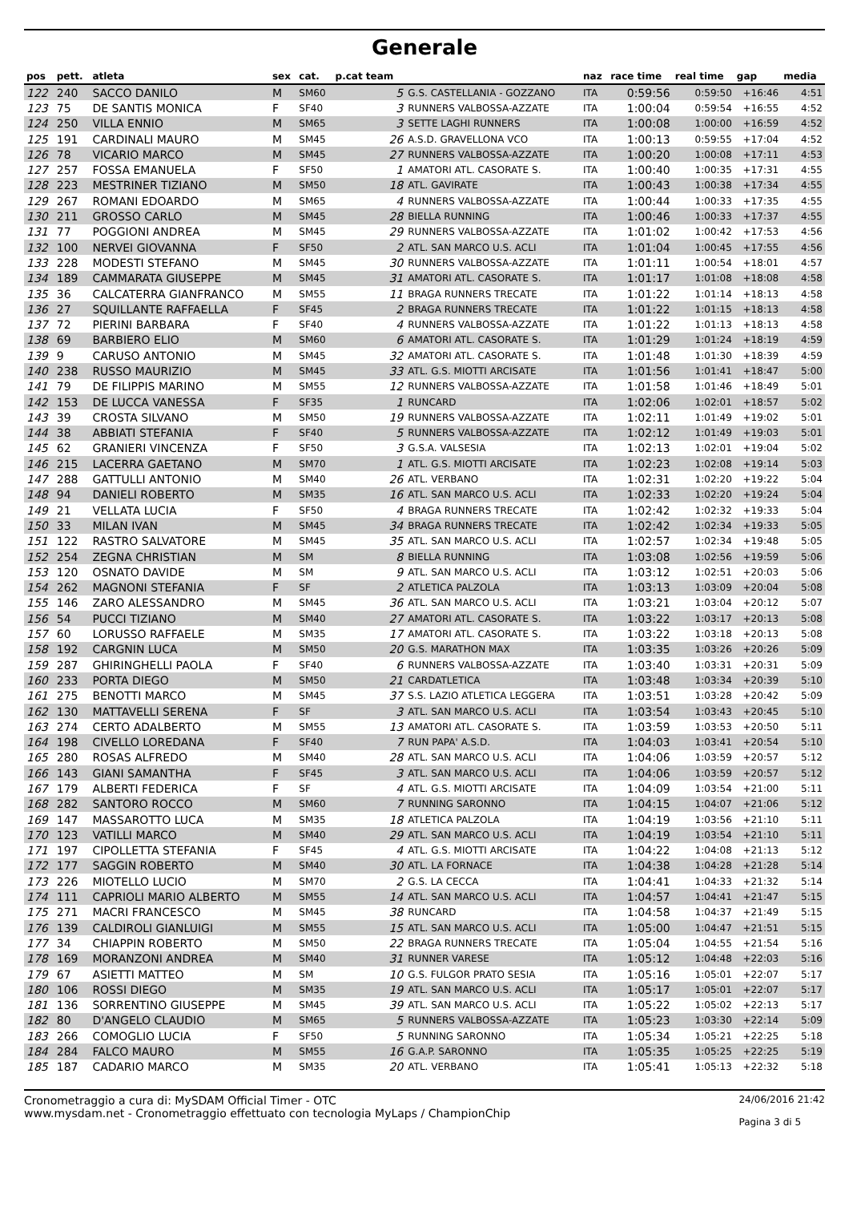Generale
| pos | pett. | atleta | sex | cat. | p.cat team | | naz | race time | real time | gap | media |
| --- | --- | --- | --- | --- | --- | --- | --- | --- | --- | --- | --- |
| 122 | 240 | SACCO DANILO | M | SM60 | 5 | G.S. CASTELLANIA - GOZZANO | ITA | 0:59:56 | 0:59:50 | +16:46 | 4:51 |
| 123 | 75 | DE SANTIS MONICA | F | SF40 | 3 | RUNNERS VALBOSSA-AZZATE | ITA | 1:00:04 | 0:59:54 | +16:55 | 4:52 |
| 124 | 250 | VILLA ENNIO | M | SM65 | 3 | SETTE LAGHI RUNNERS | ITA | 1:00:08 | 1:00:00 | +16:59 | 4:52 |
| 125 | 191 | CARDINALI MAURO | M | SM45 | 26 | A.S.D. GRAVELLONA VCO | ITA | 1:00:13 | 0:59:55 | +17:04 | 4:52 |
| 126 | 78 | VICARIO MARCO | M | SM45 | 27 | RUNNERS VALBOSSA-AZZATE | ITA | 1:00:20 | 1:00:08 | +17:11 | 4:53 |
| 127 | 257 | FOSSA EMANUELA | F | SF50 | 1 | AMATORI ATL. CASORATE S. | ITA | 1:00:40 | 1:00:35 | +17:31 | 4:55 |
| 128 | 223 | MESTRINER TIZIANO | M | SM50 | 18 | ATL. GAVIRATE | ITA | 1:00:43 | 1:00:38 | +17:34 | 4:55 |
| 129 | 267 | ROMANI EDOARDO | M | SM65 | 4 | RUNNERS VALBOSSA-AZZATE | ITA | 1:00:44 | 1:00:33 | +17:35 | 4:55 |
| 130 | 211 | GROSSO CARLO | M | SM45 | 28 | BIELLA RUNNING | ITA | 1:00:46 | 1:00:33 | +17:37 | 4:55 |
| 131 | 77 | POGGIONI ANDREA | M | SM45 | 29 | RUNNERS VALBOSSA-AZZATE | ITA | 1:01:02 | 1:00:42 | +17:53 | 4:56 |
| 132 | 100 | NERVEI GIOVANNA | F | SF50 | 2 | ATL. SAN MARCO U.S. ACLI | ITA | 1:01:04 | 1:00:45 | +17:55 | 4:56 |
| 133 | 228 | MODESTI STEFANO | M | SM45 | 30 | RUNNERS VALBOSSA-AZZATE | ITA | 1:01:11 | 1:00:54 | +18:01 | 4:57 |
| 134 | 189 | CAMMARATA GIUSEPPE | M | SM45 | 31 | AMATORI ATL. CASORATE S. | ITA | 1:01:17 | 1:01:08 | +18:08 | 4:58 |
| 135 | 36 | CALCATERRA GIANFRANCO | M | SM55 | 11 | BRAGA RUNNERS TRECATE | ITA | 1:01:22 | 1:01:14 | +18:13 | 4:58 |
| 136 | 27 | SQUILLANTE RAFFAELLA | F | SF45 | 2 | BRAGA RUNNERS TRECATE | ITA | 1:01:22 | 1:01:15 | +18:13 | 4:58 |
| 137 | 72 | PIERINI BARBARA | F | SF40 | 4 | RUNNERS VALBOSSA-AZZATE | ITA | 1:01:22 | 1:01:13 | +18:13 | 4:58 |
| 138 | 69 | BARBIERO ELIO | M | SM60 | 6 | AMATORI ATL. CASORATE S. | ITA | 1:01:29 | 1:01:24 | +18:19 | 4:59 |
| 139 | 9 | CARUSO ANTONIO | M | SM45 | 32 | AMATORI ATL. CASORATE S. | ITA | 1:01:48 | 1:01:30 | +18:39 | 4:59 |
| 140 | 238 | RUSSO MAURIZIO | M | SM45 | 33 | ATL. G.S. MIOTTI ARCISATE | ITA | 1:01:56 | 1:01:41 | +18:47 | 5:00 |
| 141 | 79 | DE FILIPPIS MARINO | M | SM55 | 12 | RUNNERS VALBOSSA-AZZATE | ITA | 1:01:58 | 1:01:46 | +18:49 | 5:01 |
| 142 | 153 | DE LUCCA VANESSA | F | SF35 | 1 | RUNCARD | ITA | 1:02:06 | 1:02:01 | +18:57 | 5:02 |
| 143 | 39 | CROSTA SILVANO | M | SM50 | 19 | RUNNERS VALBOSSA-AZZATE | ITA | 1:02:11 | 1:01:49 | +19:02 | 5:01 |
| 144 | 38 | ABBIATI STEFANIA | F | SF40 | 5 | RUNNERS VALBOSSA-AZZATE | ITA | 1:02:12 | 1:01:49 | +19:03 | 5:01 |
| 145 | 62 | GRANIERI VINCENZA | F | SF50 | 3 | G.S.A. VALSESIA | ITA | 1:02:13 | 1:02:01 | +19:04 | 5:02 |
| 146 | 215 | LACERRA GAETANO | M | SM70 | 1 | ATL. G.S. MIOTTI ARCISATE | ITA | 1:02:23 | 1:02:08 | +19:14 | 5:03 |
| 147 | 288 | GATTULLI ANTONIO | M | SM40 | 26 | ATL. VERBANO | ITA | 1:02:31 | 1:02:20 | +19:22 | 5:04 |
| 148 | 94 | DANIELI ROBERTO | M | SM35 | 16 | ATL. SAN MARCO U.S. ACLI | ITA | 1:02:33 | 1:02:20 | +19:24 | 5:04 |
| 149 | 21 | VELLATA LUCIA | F | SF50 | 4 | BRAGA RUNNERS TRECATE | ITA | 1:02:42 | 1:02:32 | +19:33 | 5:04 |
| 150 | 33 | MILAN IVAN | M | SM45 | 34 | BRAGA RUNNERS TRECATE | ITA | 1:02:42 | 1:02:34 | +19:33 | 5:05 |
| 151 | 122 | RASTRO SALVATORE | M | SM45 | 35 | ATL. SAN MARCO U.S. ACLI | ITA | 1:02:57 | 1:02:34 | +19:48 | 5:05 |
| 152 | 254 | ZEGNA CHRISTIAN | M | SM | 8 | BIELLA RUNNING | ITA | 1:03:08 | 1:02:56 | +19:59 | 5:06 |
| 153 | 120 | OSNATO DAVIDE | M | SM | 9 | ATL. SAN MARCO U.S. ACLI | ITA | 1:03:12 | 1:02:51 | +20:03 | 5:06 |
| 154 | 262 | MAGNONI STEFANIA | F | SF | 2 | ATLETICA PALZOLA | ITA | 1:03:13 | 1:03:09 | +20:04 | 5:08 |
| 155 | 146 | ZARO ALESSANDRO | M | SM45 | 36 | ATL. SAN MARCO U.S. ACLI | ITA | 1:03:21 | 1:03:04 | +20:12 | 5:07 |
| 156 | 54 | PUCCI TIZIANO | M | SM40 | 27 | AMATORI ATL. CASORATE S. | ITA | 1:03:22 | 1:03:17 | +20:13 | 5:08 |
| 157 | 60 | LORUSSO RAFFAELE | M | SM35 | 17 | AMATORI ATL. CASORATE S. | ITA | 1:03:22 | 1:03:18 | +20:13 | 5:08 |
| 158 | 192 | CARGNIN LUCA | M | SM50 | 20 | G.S. MARATHON MAX | ITA | 1:03:35 | 1:03:26 | +20:26 | 5:09 |
| 159 | 287 | GHIRINGHELLI PAOLA | F | SF40 | 6 | RUNNERS VALBOSSA-AZZATE | ITA | 1:03:40 | 1:03:31 | +20:31 | 5:09 |
| 160 | 233 | PORTA DIEGO | M | SM50 | 21 | CARDATLETICA | ITA | 1:03:48 | 1:03:34 | +20:39 | 5:10 |
| 161 | 275 | BENOTTI MARCO | M | SM45 | 37 | S.S. LAZIO ATLETICA LEGGERA | ITA | 1:03:51 | 1:03:28 | +20:42 | 5:09 |
| 162 | 130 | MATTAVELLI SERENA | F | SF | 3 | ATL. SAN MARCO U.S. ACLI | ITA | 1:03:54 | 1:03:43 | +20:45 | 5:10 |
| 163 | 274 | CERTO ADALBERTO | M | SM55 | 13 | AMATORI ATL. CASORATE S. | ITA | 1:03:59 | 1:03:53 | +20:50 | 5:11 |
| 164 | 198 | CIVELLO LOREDANA | F | SF40 | 7 | RUN PAPA' A.S.D. | ITA | 1:04:03 | 1:03:41 | +20:54 | 5:10 |
| 165 | 280 | ROSAS ALFREDO | M | SM40 | 28 | ATL. SAN MARCO U.S. ACLI | ITA | 1:04:06 | 1:03:59 | +20:57 | 5:12 |
| 166 | 143 | GIANI SAMANTHA | F | SF45 | 3 | ATL. SAN MARCO U.S. ACLI | ITA | 1:04:06 | 1:03:59 | +20:57 | 5:12 |
| 167 | 179 | ALBERTI FEDERICA | F | SF | 4 | ATL. G.S. MIOTTI ARCISATE | ITA | 1:04:09 | 1:03:54 | +21:00 | 5:11 |
| 168 | 282 | SANTORO ROCCO | M | SM60 | 7 | RUNNING SARONNO | ITA | 1:04:15 | 1:04:07 | +21:06 | 5:12 |
| 169 | 147 | MASSAROTTO LUCA | M | SM35 | 18 | ATLETICA PALZOLA | ITA | 1:04:19 | 1:03:56 | +21:10 | 5:11 |
| 170 | 123 | VATILLI MARCO | M | SM40 | 29 | ATL. SAN MARCO U.S. ACLI | ITA | 1:04:19 | 1:03:54 | +21:10 | 5:11 |
| 171 | 197 | CIPOLLETTA STEFANIA | F | SF45 | 4 | ATL. G.S. MIOTTI ARCISATE | ITA | 1:04:22 | 1:04:08 | +21:13 | 5:12 |
| 172 | 177 | SAGGIN ROBERTO | M | SM40 | 30 | ATL. LA FORNACE | ITA | 1:04:38 | 1:04:28 | +21:28 | 5:14 |
| 173 | 226 | MIOTELLO LUCIO | M | SM70 | 2 | G.S. LA CECCA | ITA | 1:04:41 | 1:04:33 | +21:32 | 5:14 |
| 174 | 111 | CAPRIOLI MARIO ALBERTO | M | SM55 | 14 | ATL. SAN MARCO U.S. ACLI | ITA | 1:04:57 | 1:04:41 | +21:47 | 5:15 |
| 175 | 271 | MACRI FRANCESCO | M | SM45 | 38 | RUNCARD | ITA | 1:04:58 | 1:04:37 | +21:49 | 5:15 |
| 176 | 139 | CALDIROLI GIANLUIGI | M | SM55 | 15 | ATL. SAN MARCO U.S. ACLI | ITA | 1:05:00 | 1:04:47 | +21:51 | 5:15 |
| 177 | 34 | CHIAPPIN ROBERTO | M | SM50 | 22 | BRAGA RUNNERS TRECATE | ITA | 1:05:04 | 1:04:55 | +21:54 | 5:16 |
| 178 | 169 | MORANZONI ANDREA | M | SM40 | 31 | RUNNER VARESE | ITA | 1:05:12 | 1:04:48 | +22:03 | 5:16 |
| 179 | 67 | ASIETTI MATTEO | M | SM | 10 | G.S. FULGOR PRATO SESIA | ITA | 1:05:16 | 1:05:01 | +22:07 | 5:17 |
| 180 | 106 | ROSSI DIEGO | M | SM35 | 19 | ATL. SAN MARCO U.S. ACLI | ITA | 1:05:17 | 1:05:01 | +22:07 | 5:17 |
| 181 | 136 | SORRENTINO GIUSEPPE | M | SM45 | 39 | ATL. SAN MARCO U.S. ACLI | ITA | 1:05:22 | 1:05:02 | +22:13 | 5:17 |
| 182 | 80 | D'ANGELO CLAUDIO | M | SM65 | 5 | RUNNERS VALBOSSA-AZZATE | ITA | 1:05:23 | 1:03:30 | +22:14 | 5:09 |
| 183 | 266 | COMOGLIO LUCIA | F | SF50 | 5 | RUNNING SARONNO | ITA | 1:05:34 | 1:05:21 | +22:25 | 5:18 |
| 184 | 284 | FALCO MAURO | M | SM55 | 16 | G.A.P. SARONNO | ITA | 1:05:35 | 1:05:25 | +22:25 | 5:19 |
| 185 | 187 | CADARIO MARCO | M | SM35 | 20 | ATL. VERBANO | ITA | 1:05:41 | 1:05:13 | +22:32 | 5:18 |
Cronometraggio a cura di: MySDAM Official Timer - OTC
www.mysdam.net - Cronometraggio effettuato con tecnologia MyLaps / ChampionChip
24/06/2016 21:42
Pagina 3 di 5